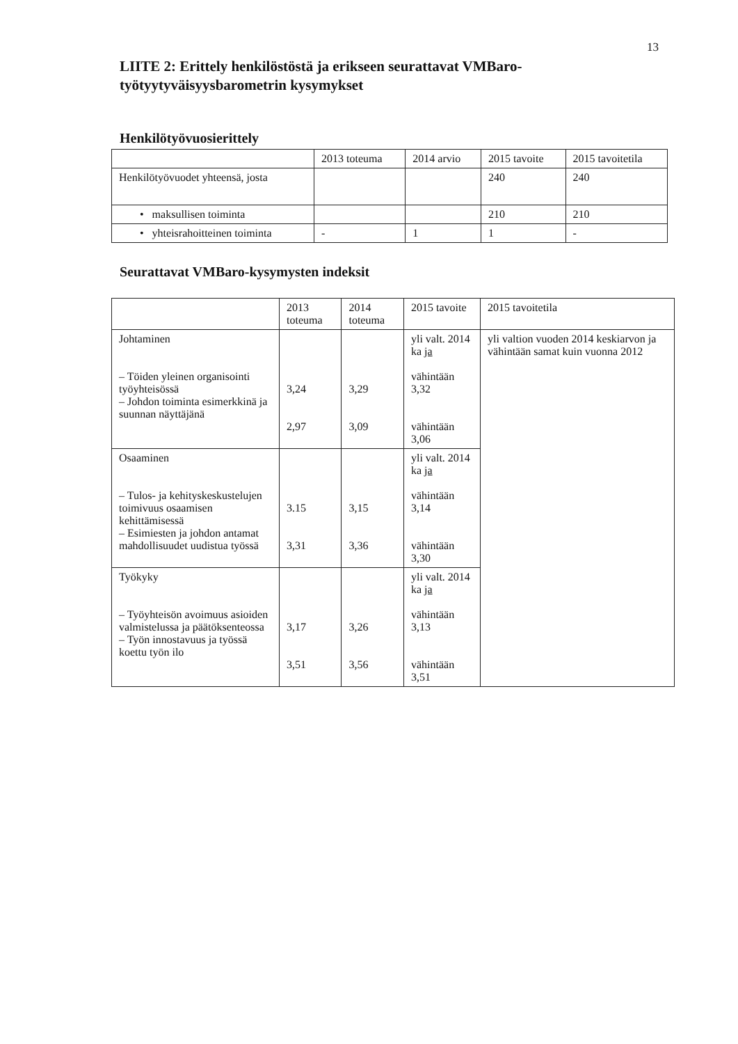13
LIITE 2: Erittely henkilöstöstä ja erikseen seurattavat VMBaro-työtyytyväisyysbarometrin kysymykset
Henkilötyövuosierittely
| | 2013 toteuma | 2014 arvio | 2015 tavoite | 2015 tavoitetila |
| --- | --- | --- | --- | --- |
| Henkilötyövuodet yhteensä, josta | | | 240 | 240 |
| • maksullisen toiminta | | | 210 | 210 |
| • yhteisrahoitteinen toiminta | - | 1 | 1 | - |
Seurattavat VMBaro-kysymysten indeksit
| | 2013 toteuma | 2014 toteuma | 2015 tavoite | 2015 tavoitetila |
| --- | --- | --- | --- | --- |
| Johtaminen – Töiden yleinen organisointi työyhteisössä – Johdon toiminta esimerkkinä ja suunnan näyttäjänä | 3,24 2,97 | 3,29 3,09 | yli valt. 2014 ka ja vähintään 3,32 vähintään 3,06 | yli valtion vuoden 2014 keskiarvon ja vähintään samat kuin vuonna 2012 |
| Osaaminen – Tulos- ja kehityskeskustelujen toimivuus osaamisen kehittämisessä – Esimiesten ja johdon antamat mahdollisuudet uudistua työssä | 3.15 3,31 | 3,15 3,36 | yli valt. 2014 ka ja vähintään 3,14 vähintään 3,30 | |
| Työkyky – Työyhteisön avoimuus asioiden valmistelussa ja päätöksenteossa – Työn innostavuus ja työssä koettu työn ilo | 3,17 3,51 | 3,26 3,56 | yli valt. 2014 ka ja vähintään 3,13 vähintään 3,51 | |